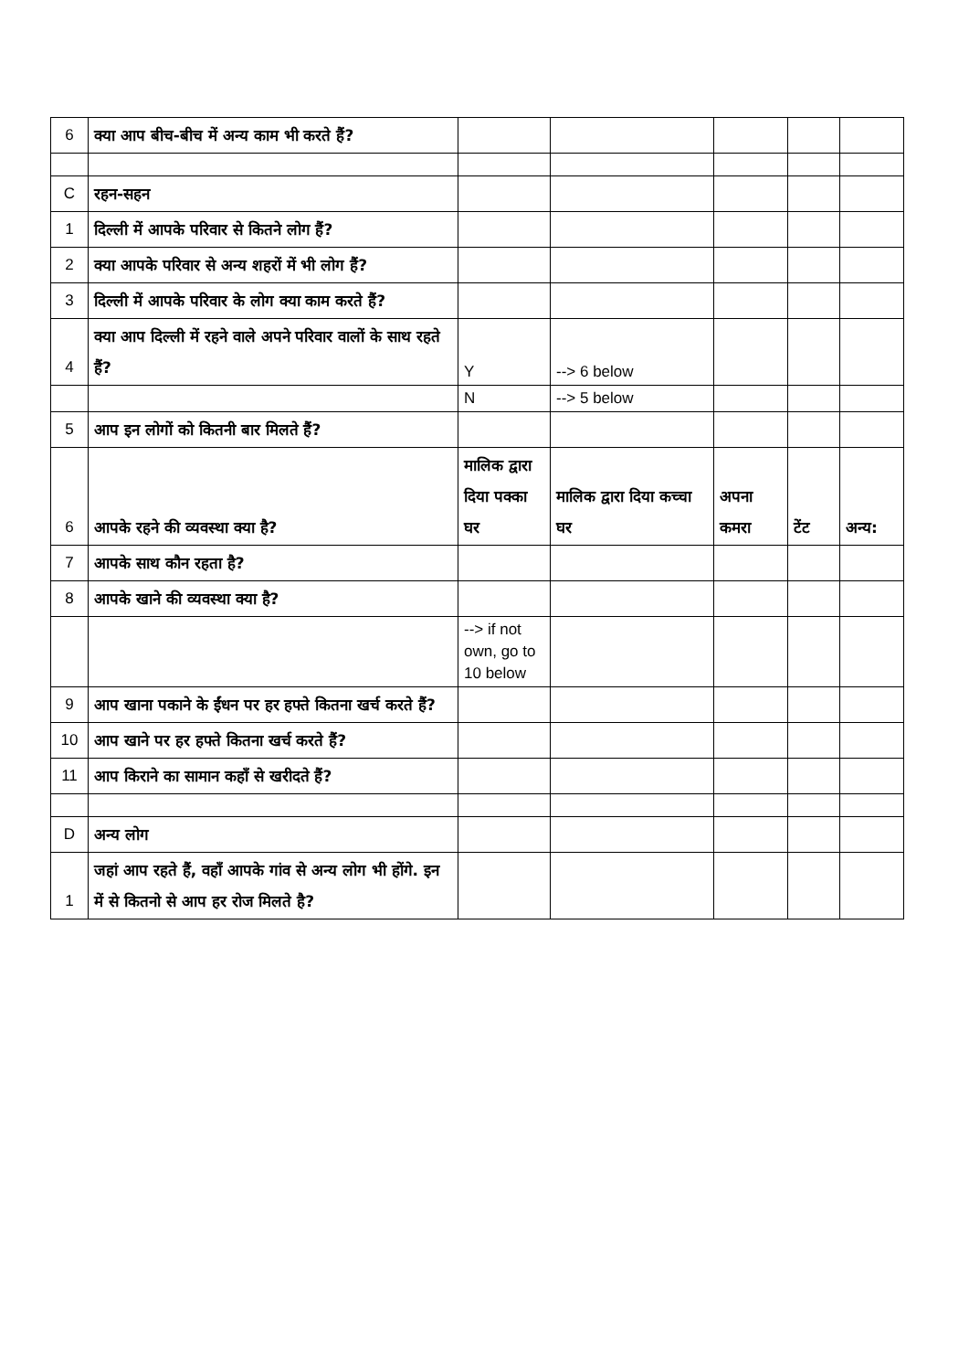| 6 | क्या आप बीच-बीच में अन्य काम भी करते हैं? | | | | | |
| C | रहन-सहन | | | | | |
| 1 | दिल्ली में आपके परिवार से कितने लोग हैं? | | | | | |
| 2 | क्या आपके परिवार से अन्य शहरों में भी लोग हैं? | | | | | |
| 3 | दिल्ली में आपके परिवार के लोग क्या काम करते हैं? | | | | | |
| 4 | क्या आप दिल्ली में रहने वाले अपने परिवार वालों के साथ रहते हैं? | Y | --> 6 below | | | |
| | | N | --> 5 below | | | |
| 5 | आप इन लोगों को कितनी बार मिलते हैं? | | | | | |
| 6 | आपके रहने की व्यवस्था क्या है? | मालिक द्वारा दिया पक्का घर | मालिक द्वारा दिया कच्चा घर | अपना कमरा | टेंट | अन्य: |
| 7 | आपके साथ कौन रहता है? | | | | | |
| 8 | आपके खाने की व्यवस्था क्या है? | | | | | |
| | | --> if not own, go to 10 below | | | | |
| 9 | आप खाना पकाने के ईंधन पर हर हफ्ते कितना खर्च करते हैं? | | | | | |
| 10 | आप खाने पर हर हफ्ते कितना खर्च करते हैं? | | | | | |
| 11 | आप किराने का सामान कहाँ से खरीदते हैं? | | | | | |
| D | अन्य लोग | | | | | |
| 1 | जहां आप रहते हैं, वहाँ आपके गांव से अन्य लोग भी होंगे. इन में से कितनो से आप हर रोज मिलते है? | | | | | |